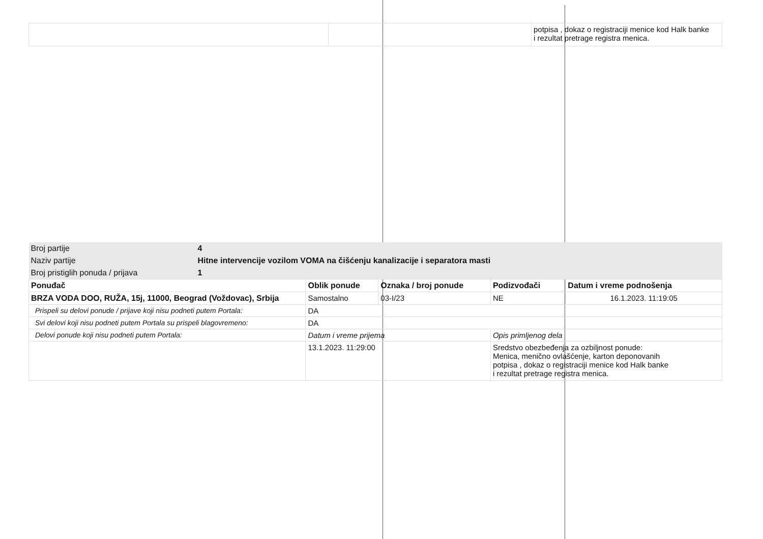| | | potpisa , dokaz o registraciji menice kod Halk banke i rezultat pretrage registra menica. |
| Broj partije | 4 | | | | |
| Naziv partije | Hitne intervencije vozilom VOMA na čišćenju kanalizacije i separatora masti | | | | |
| Broj pristiglih ponuda / prijava | 1 | | | | |
| Ponuđač | | Oblik ponude | Oznaka / broj ponude | Podizvođači | Datum i vreme podnošenja |
| BRZA VODA DOO, RUŽA, 15j, 11000, Beograd (Voždovac), Srbija | | Samostalno | 03-I/23 | NE | 16.1.2023. 11:19:05 |
| Prispeli su delovi ponude / prijave koji nisu podneti putem Portala: | | DA | | | |
| Svi delovi koji nisu podneti putem Portala su prispeli blagovremeno: | | DA | | | |
| Delovi ponude koji nisu podneti putem Portala: | | Datum i vreme prijema | | Opis primljenog dela | |
| | | 13.1.2023. 11:29:00 | | Sredstvo obezbeđenja za ozbiljnost ponude: Menica, menično ovlašćenje, karton deponovanih potpisa , dokaz o registraciji menice kod Halk banke i rezultat pretrage registra menica. | |